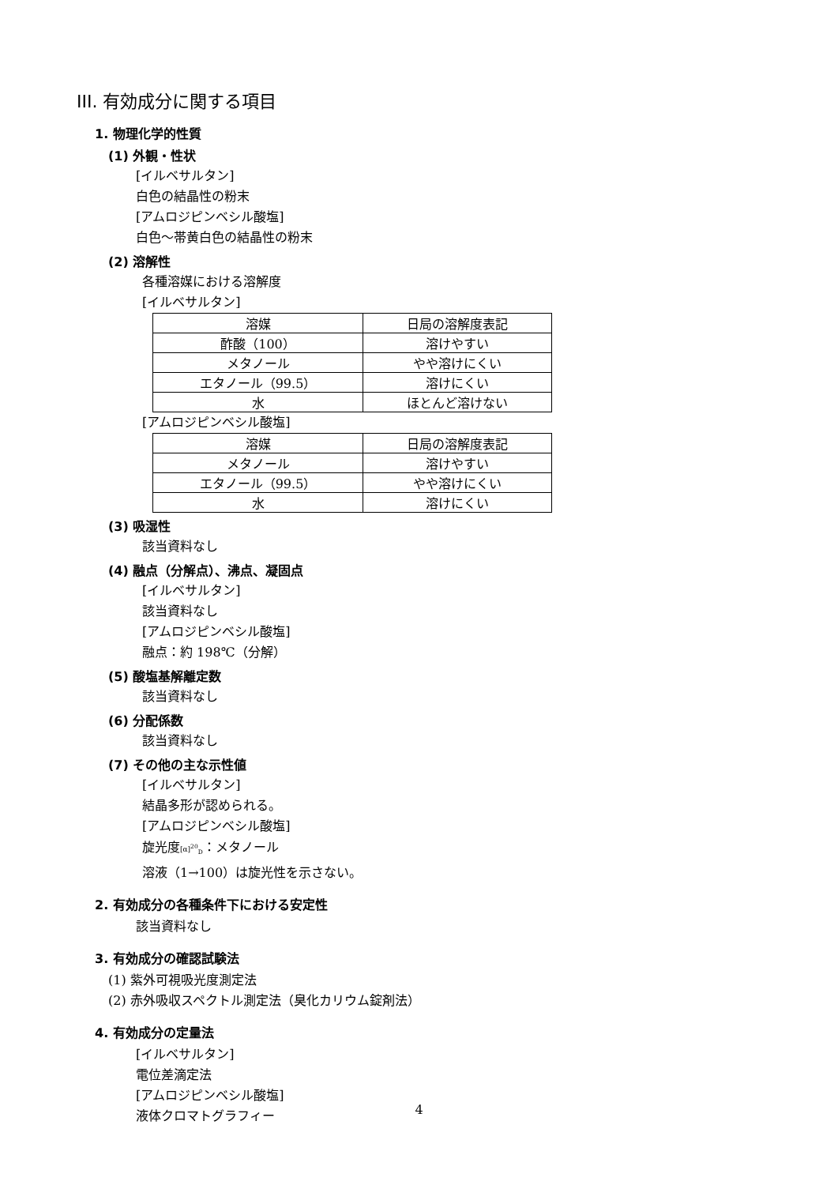III. 有効成分に関する項目
1. 物理化学的性質
(1) 外観・性状
[イルベサルタン]
白色の結晶性の粉末
[アムロジピンベシル酸塩]
白色～帯黄白色の結晶性の粉末
(2) 溶解性
各種溶媒における溶解度
[イルベサルタン]
| 溶媒 | 日局の溶解度表記 |
| 酢酸（100） | 溶けやすい |
| メタノール | やや溶けにくい |
| エタノール（99.5） | 溶けにくい |
| 水 | ほとんど溶けない |
[アムロジピンベシル酸塩]
| 溶媒 | 日局の溶解度表記 |
| メタノール | 溶けやすい |
| エタノール（99.5） | やや溶けにくい |
| 水 | 溶けにくい |
(3) 吸湿性
該当資料なし
(4) 融点（分解点）、沸点、凝固点
[イルベサルタン]
該当資料なし
[アムロジピンベシル酸塩]
融点：約 198℃（分解）
(5) 酸塩基解離定数
該当資料なし
(6) 分配係数
該当資料なし
(7) その他の主な示性値
[イルベサルタン]
結晶多形が認められる。
[アムロジピンベシル酸塩]
旋光度[α]<sup>20</sup><sub>D</sub>：メタノール
溶液（1→100）は旋光性を示さない。
2. 有効成分の各種条件下における安定性
該当資料なし
3. 有効成分の確認試験法
(1) 紫外可視吸光度測定法
(2) 赤外吸収スペクトル測定法（臭化カリウム錠剤法）
4. 有効成分の定量法
[イルベサルタン]
電位差滴定法
[アムロジピンベシル酸塩]
液体クロマトグラフィー
4